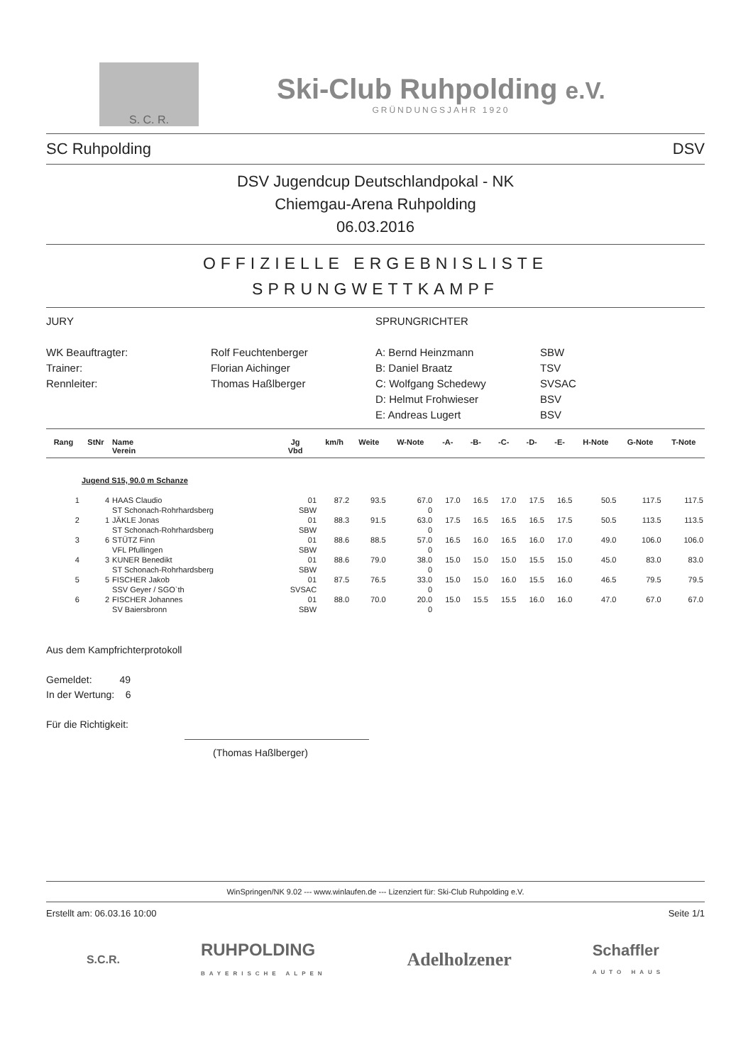S. C. R.
Ski-Club Ruhpolding e.V.
GRÜNDUNGSJAHR 1920
SC Ruhpolding DSV
DSV Jugendcup Deutschlandpokal - NK
Chiemgau-Arena Ruhpolding
06.03.2016
OFFIZIELLE ERGEBNISLISTE
SPRUNGWETTKAMPF
JURY
SPRUNGRICHTER
WK Beauftragter:
Rolf Feuchtenberger
A: Bernd Heinzmann
SBW
Trainer:
Florian Aichinger
B: Daniel Braatz
TSV
Rennleiter:
Thomas Haßlberger
C: Wolfgang Schedewy
SVSAC
D: Helmut Frohwieser
BSV
E: Andreas Lugert
BSV
| Rang | StNr | Name Verein | Jg Vbd | km/h | Weite | W-Note | -A- | -B- | -C- | -D- | -E- | H-Note | G-Note | T-Note |
| --- | --- | --- | --- | --- | --- | --- | --- | --- | --- | --- | --- | --- | --- | --- |
| Jugend S15, 90.0 m Schanze | | | | | | | | | | | | | | |
| 1 | 4 | HAAS Claudio | 01 | 87.2 | 93.5 | 67.0 | 17.0 | 16.5 | 17.0 | 17.5 | 16.5 | 50.5 | 117.5 | 117.5 |
| | | ST Schonach-Rohrhardsberg | SBW | | | 0 | | | | | | | | |
| 2 | 1 | JÄKLE Jonas | 01 | 88.3 | 91.5 | 63.0 | 17.5 | 16.5 | 16.5 | 16.5 | 17.5 | 50.5 | 113.5 | 113.5 |
| | | ST Schonach-Rohrhardsberg | SBW | | | 0 | | | | | | | | |
| 3 | 6 | STÜTZ Finn | 01 | 88.6 | 88.5 | 57.0 | 16.5 | 16.0 | 16.5 | 16.0 | 17.0 | 49.0 | 106.0 | 106.0 |
| | | VFL Pfullingen | SBW | | | 0 | | | | | | | | |
| 4 | 3 | KUNER Benedikt | 01 | 88.6 | 79.0 | 38.0 | 15.0 | 15.0 | 15.0 | 15.5 | 15.0 | 45.0 | 83.0 | 83.0 |
| | | ST Schonach-Rohrhardsberg | SBW | | | 0 | | | | | | | | |
| 5 | 5 | FISCHER Jakob | 01 | 87.5 | 76.5 | 33.0 | 15.0 | 15.0 | 16.0 | 15.5 | 16.0 | 46.5 | 79.5 | 79.5 |
| | | SSV Geyer / SGO`th | SVSAC | | | 0 | | | | | | | | |
| 6 | 2 | FISCHER Johannes | 01 | 88.0 | 70.0 | 20.0 | 15.0 | 15.5 | 15.5 | 16.0 | 16.0 | 47.0 | 67.0 | 67.0 |
| | | SV Baiersbronn | SBW | | | 0 | | | | | | | | |
Aus dem Kampfrichterprotokoll
Gemeldet: 49
In der Wertung: 6
Für die Richtigkeit:
(Thomas Haßlberger)
WinSpringen/NK 9.02 --- www.winlaufen.de --- Lizenziert für: Ski-Club Ruhpolding e.V.
Erstellt am: 06.03.16 10:00 Seite 1/1
S.C.R. RUHPOLDING
BAYERISCHE ALPEN Adelholzener Schaffler
AUTO HAUS